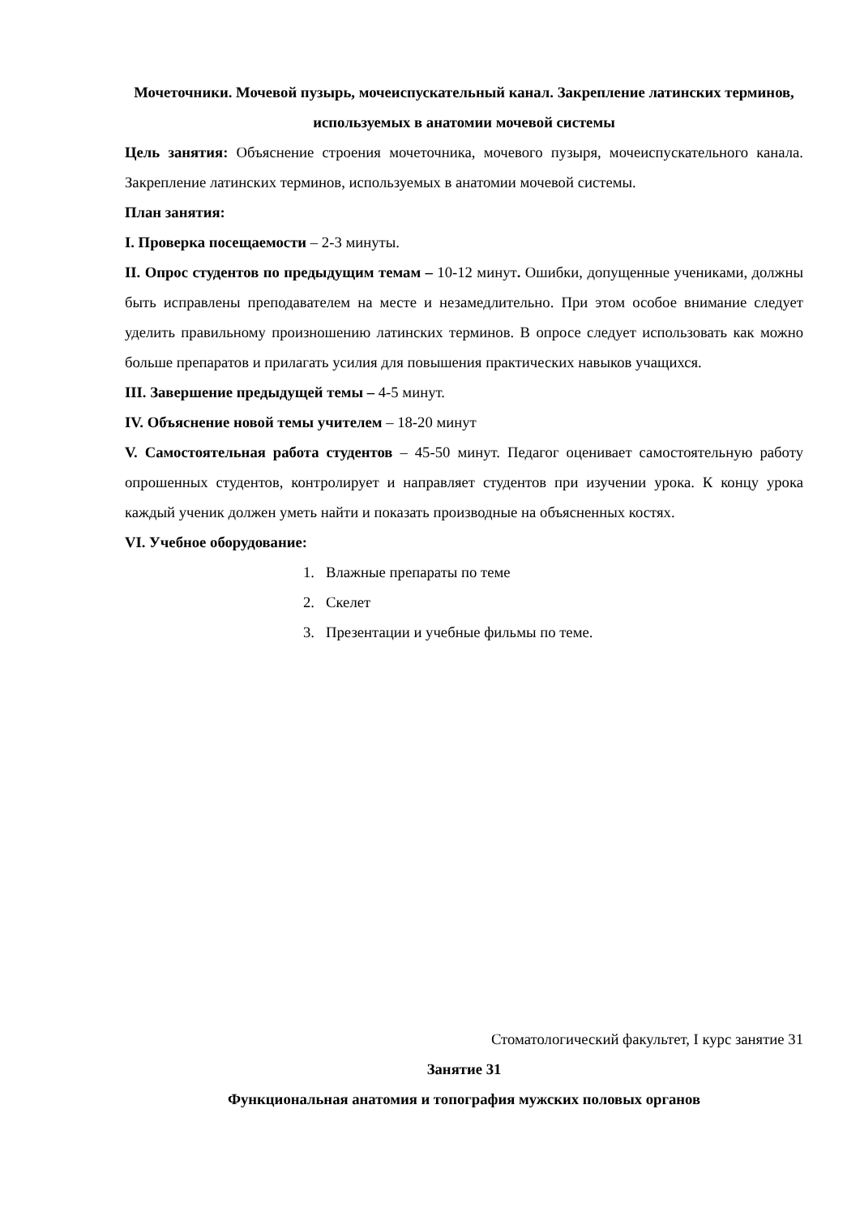Мочеточники. Мочевой пузырь, мочеиспускательный канал. Закрепление латинских терминов, используемых в анатомии мочевой системы
Цель занятия: Объяснение строения мочеточника, мочевого пузыря, мочеиспускательного канала. Закрепление латинских терминов, используемых в анатомии мочевой системы.
План занятия:
I. Проверка посещаемости – 2-3 минуты.
II. Опрос студентов по предыдущим темам – 10-12 минут. Ошибки, допущенные учениками, должны быть исправлены преподавателем на месте и незамедлительно. При этом особое внимание следует уделить правильному произношению латинских терминов. В опросе следует использовать как можно больше препаратов и прилагать усилия для повышения практических навыков учащихся.
III. Завершение предыдущей темы – 4-5 минут.
IV. Объяснение новой темы учителем – 18-20 минут
V. Самостоятельная работа студентов – 45-50 минут. Педагог оценивает самостоятельную работу опрошенных студентов, контролирует и направляет студентов при изучении урока. К концу урока каждый ученик должен уметь найти и показать производные на объясненных костях.
VI. Учебное оборудование:
1. Влажные препараты по теме
2. Скелет
3. Презентации и учебные фильмы по теме.
Стоматологический факультет, I курс занятие 31
Занятие 31
Функциональная анатомия и топография мужских половых органов